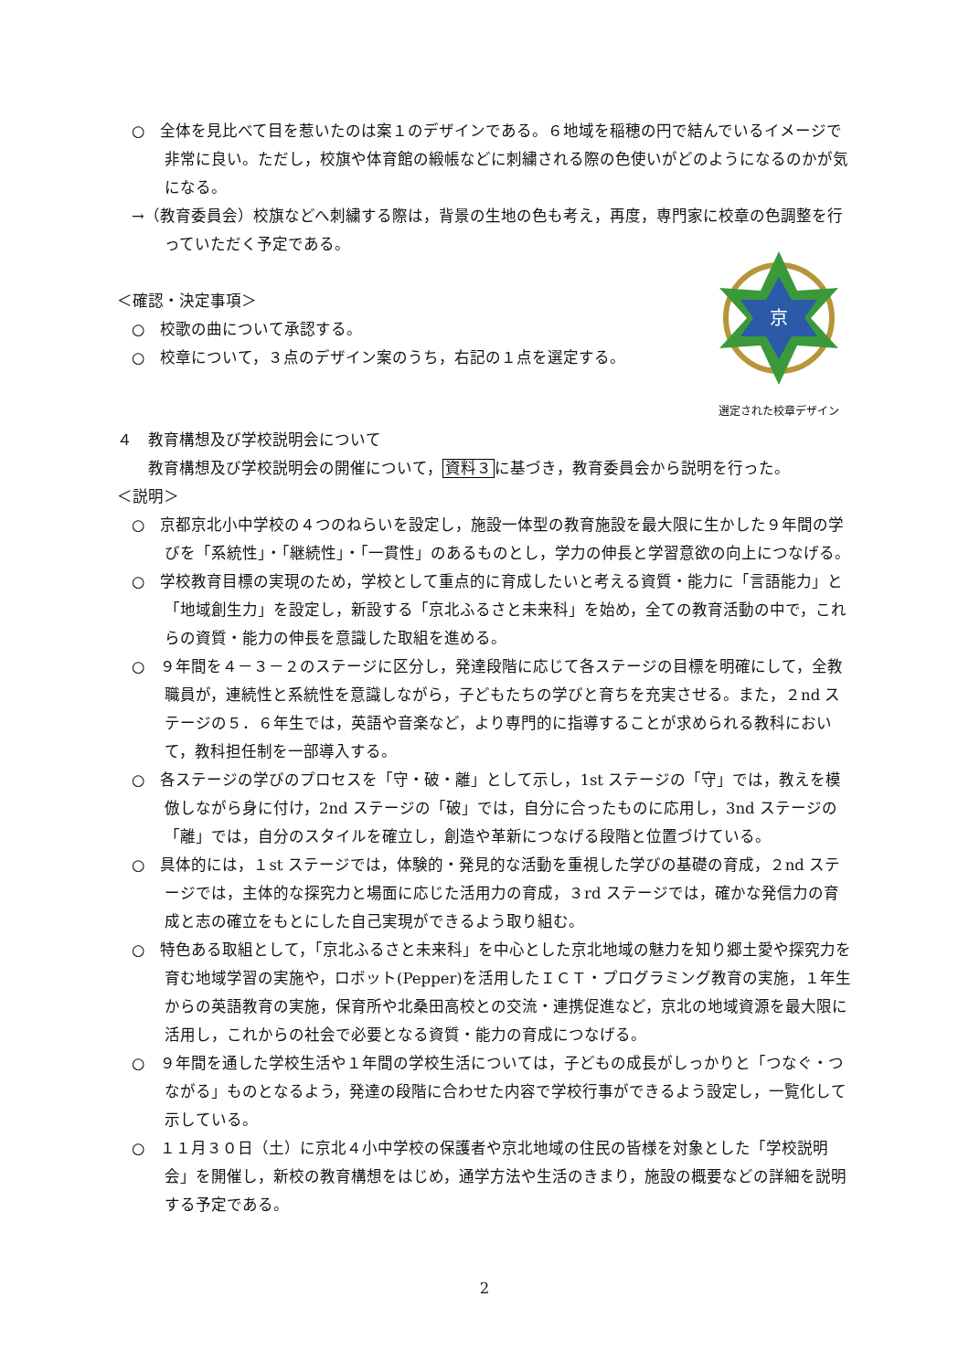○　全体を見比べて目を惹いたのは案１のデザインである。６地域を稲穂の円で結んでいるイメージで非常に良い。ただし，校旗や体育館の緞帳などに刺繍される際の色使いがどのようになるのかが気になる。
→（教育委員会）校旗などへ刺繍する際は，背景の生地の色も考え，再度，専門家に校章の色調整を行っていただく予定である。
京
選定された校章デザイン
＜確認・決定事項＞
○　校歌の曲について承認する。
○　校章について，３点のデザイン案のうち，右記の１点を選定する。
４　教育構想及び学校説明会について
教育構想及び学校説明会の開催について，資料３に基づき，教育委員会から説明を行った。
＜説明＞
○　京都京北小中学校の４つのねらいを設定し，施設一体型の教育施設を最大限に生かした９年間の学びを「系統性」・「継続性」・「一貫性」のあるものとし，学力の伸長と学習意欲の向上につなげる。
○　学校教育目標の実現のため，学校として重点的に育成したいと考える資質・能力に「言語能力」と「地域創生力」を設定し，新設する「京北ふるさと未来科」を始め，全ての教育活動の中で，これらの資質・能力の伸長を意識した取組を進める。
○　９年間を４－３－２のステージに区分し，発達段階に応じて各ステージの目標を明確にして，全教職員が，連続性と系統性を意識しながら，子どもたちの学びと育ちを充実させる。また，２nd ステージの５．６年生では，英語や音楽など，より専門的に指導することが求められる教科において，教科担任制を一部導入する。
○　各ステージの学びのプロセスを「守・破・離」として示し，1st ステージの「守」では，教えを模倣しながら身に付け，2nd ステージの「破」では，自分に合ったものに応用し，3nd ステージの「離」では，自分のスタイルを確立し，創造や革新につなげる段階と位置づけている。
○　具体的には，１st ステージでは，体験的・発見的な活動を重視した学びの基礎の育成，２nd ステージでは，主体的な探究力と場面に応じた活用力の育成，３rd ステージでは，確かな発信力の育成と志の確立をもとにした自己実現ができるよう取り組む。
○　特色ある取組として，「京北ふるさと未来科」を中心とした京北地域の魅力を知り郷土愛や探究力を育む地域学習の実施や，ロボット(Pepper)を活用したＩＣＴ・プログラミング教育の実施，１年生からの英語教育の実施，保育所や北桑田高校との交流・連携促進など，京北の地域資源を最大限に活用し，これからの社会で必要となる資質・能力の育成につなげる。
○　９年間を通した学校生活や１年間の学校生活については，子どもの成長がしっかりと「つなぐ・つながる」ものとなるよう，発達の段階に合わせた内容で学校行事ができるよう設定し，一覧化して示している。
○　１１月３０日（土）に京北４小中学校の保護者や京北地域の住民の皆様を対象とした「学校説明会」を開催し，新校の教育構想をはじめ，通学方法や生活のきまり，施設の概要などの詳細を説明する予定である。
2